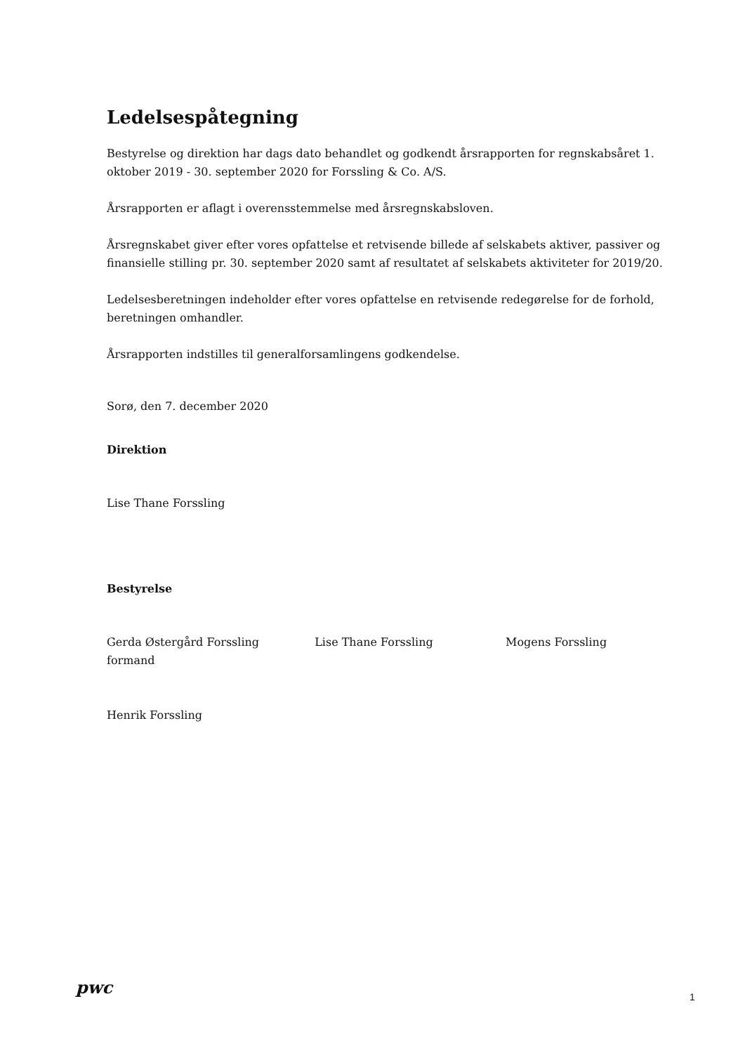Ledelsespåtegning
Bestyrelse og direktion har dags dato behandlet og godkendt årsrapporten for regnskabsåret 1. oktober 2019 - 30. september 2020 for Forssling & Co. A/S.
Årsrapporten er aflagt i overensstemmelse med årsregnskabsloven.
Årsregnskabet giver efter vores opfattelse et retvisende billede af selskabets aktiver, passiver og finansielle stilling pr. 30. september 2020 samt af resultatet af selskabets aktiviteter for 2019/20.
Ledelsesberetningen indeholder efter vores opfattelse en retvisende redegørelse for de forhold, beretningen omhandler.
Årsrapporten indstilles til generalforsamlingens godkendelse.
Sorø, den 7. december 2020
Direktion
Lise Thane Forssling
Bestyrelse
Gerda Østergård Forssling
formand
Lise Thane Forssling Mogens Forssling
Henrik Forssling
pwc 1